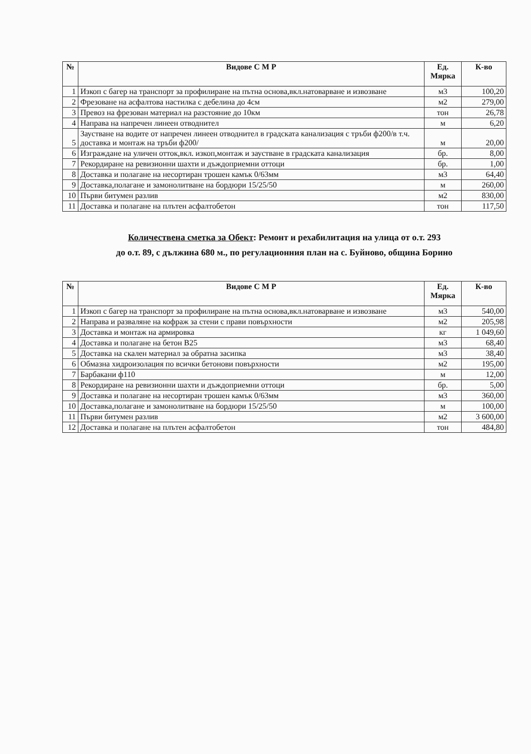| № | Видове С М Р | Ед. Мярка | К-во |
| --- | --- | --- | --- |
| 1 | Изкоп с багер на транспорт за профилиране на пътна основа,вкл.натоварване и извозване | м3 | 100,20 |
| 2 | Фрезоване на асфалтова настилка с дебелина до 4см | м2 | 279,00 |
| 3 | Превоз на фрезован материал на разстояние до 10км | тон | 26,78 |
| 4 | Направа на напречен линеен отводнител | м | 6,20 |
| 5 | Заустване на водите от напречен линеен отводнител в градската канализация с тръби ф200/в т.ч. доставка и монтаж на тръби ф200/ | м | 20,00 |
| 6 | Изграждане на уличен отток,вкл. изкоп,монтаж и заустване в градската канализация | бр. | 8,00 |
| 7 | Рекордиране на ревизионни шахти и дъждоприемни оттоци | бр. | 1,00 |
| 8 | Доставка и полагане на несортиран трошен камък 0/63мм | м3 | 64,40 |
| 9 | Доставка,полагане и замонолитване на бордюри 15/25/50 | м | 260,00 |
| 10 | Първи битумен разлив | м2 | 830,00 |
| 11 | Доставка и полагане на плътен асфалтобетон | тон | 117,50 |
Количествена сметка за Обект: Ремонт и рехабилитация на улица от о.т. 293
до о.т. 89, с дължина 680 м., по регулационния план на с. Буйново, община Борино
| № | Видове С М Р | Ед. Мярка | К-во |
| --- | --- | --- | --- |
| 1 | Изкоп с багер на транспорт за профилиране на пътна основа,вкл.натоварване и извозване | м3 | 540,00 |
| 2 | Направа и разваляне на кофраж за стени с прави повърхности | м2 | 205,98 |
| 3 | Доставка и монтаж на армировка | кг | 1 049,60 |
| 4 | Доставка и полагане на бетон В25 | м3 | 68,40 |
| 5 | Доставка на скален материал за обратна засипка | м3 | 38,40 |
| 6 | Обмазна хидроизолация по всички бетонови повърхности | м2 | 195,00 |
| 7 | Барбакани ф110 | м | 12,00 |
| 8 | Рекордиране на ревизионни шахти и дъждоприемни оттоци | бр. | 5,00 |
| 9 | Доставка и полагане на несортиран трошен камък 0/63мм | м3 | 360,00 |
| 10 | Доставка,полагане и замонолитване на бордюри 15/25/50 | м | 100,00 |
| 11 | Първи битумен разлив | м2 | 3 600,00 |
| 12 | Доставка и полагане на плътен асфалтобетон | тон | 484,80 |